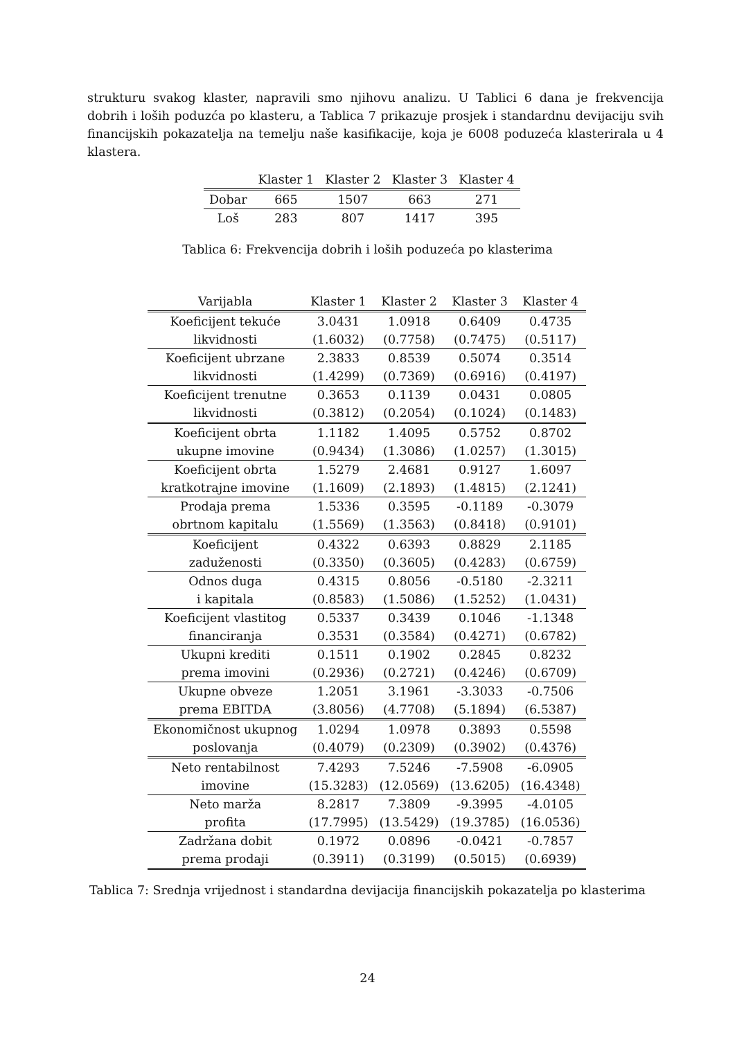strukturu svakog klaster, napravili smo njihovu analizu. U Tablici 6 dana je frekvencija dobrih i loših poduzća po klasteru, a Tablica 7 prikazuje prosjek i standardnu devijaciju svih financijskih pokazatelja na temelju naše kasifikacije, koja je 6008 poduzeća klasterirala u 4 klastera.
| | Klaster 1 | Klaster 2 | Klaster 3 | Klaster 4 |
| --- | --- | --- | --- | --- |
| Dobar | 665 | 1507 | 663 | 271 |
| Loš | 283 | 807 | 1417 | 395 |
Tablica 6: Frekvencija dobrih i loših poduzeća po klasterima
| Varijabla | Klaster 1 | Klaster 2 | Klaster 3 | Klaster 4 |
| --- | --- | --- | --- | --- |
| Koeficijent tekuće | 3.0431 | 1.0918 | 0.6409 | 0.4735 |
| likvidnosti | (1.6032) | (0.7758) | (0.7475) | (0.5117) |
| Koeficijent ubrzane | 2.3833 | 0.8539 | 0.5074 | 0.3514 |
| likvidnosti | (1.4299) | (0.7369) | (0.6916) | (0.4197) |
| Koeficijent trenutne | 0.3653 | 0.1139 | 0.0431 | 0.0805 |
| likvidnosti | (0.3812) | (0.2054) | (0.1024) | (0.1483) |
| Koeficijent obrta | 1.1182 | 1.4095 | 0.5752 | 0.8702 |
| ukupne imovine | (0.9434) | (1.3086) | (1.0257) | (1.3015) |
| Koeficijent obrta | 1.5279 | 2.4681 | 0.9127 | 1.6097 |
| kratkotrajne imovine | (1.1609) | (2.1893) | (1.4815) | (2.1241) |
| Prodaja prema | 1.5336 | 0.3595 | -0.1189 | -0.3079 |
| obrtnom kapitalu | (1.5569) | (1.3563) | (0.8418) | (0.9101) |
| Koeficijent | 0.4322 | 0.6393 | 0.8829 | 2.1185 |
| zaduženosti | (0.3350) | (0.3605) | (0.4283) | (0.6759) |
| Odnos duga | 0.4315 | 0.8056 | -0.5180 | -2.3211 |
| i kapitala | (0.8583) | (1.5086) | (1.5252) | (1.0431) |
| Koeficijent vlastitog | 0.5337 | 0.3439 | 0.1046 | -1.1348 |
| financiranja | 0.3531 | (0.3584) | (0.4271) | (0.6782) |
| Ukupni krediti | 0.1511 | 0.1902 | 0.2845 | 0.8232 |
| prema imovini | (0.2936) | (0.2721) | (0.4246) | (0.6709) |
| Ukupne obveze | 1.2051 | 3.1961 | -3.3033 | -0.7506 |
| prema EBITDA | (3.8056) | (4.7708) | (5.1894) | (6.5387) |
| Ekonomičnost ukupnog | 1.0294 | 1.0978 | 0.3893 | 0.5598 |
| poslovanja | (0.4079) | (0.2309) | (0.3902) | (0.4376) |
| Neto rentabilnost | 7.4293 | 7.5246 | -7.5908 | -6.0905 |
| imovine | (15.3283) | (12.0569) | (13.6205) | (16.4348) |
| Neto marža | 8.2817 | 7.3809 | -9.3995 | -4.0105 |
| profita | (17.7995) | (13.5429) | (19.3785) | (16.0536) |
| Zadržana dobit | 0.1972 | 0.0896 | -0.0421 | -0.7857 |
| prema prodaji | (0.3911) | (0.3199) | (0.5015) | (0.6939) |
Tablica 7: Srednja vrijednost i standardna devijacija financijskih pokazatelja po klasterima
24